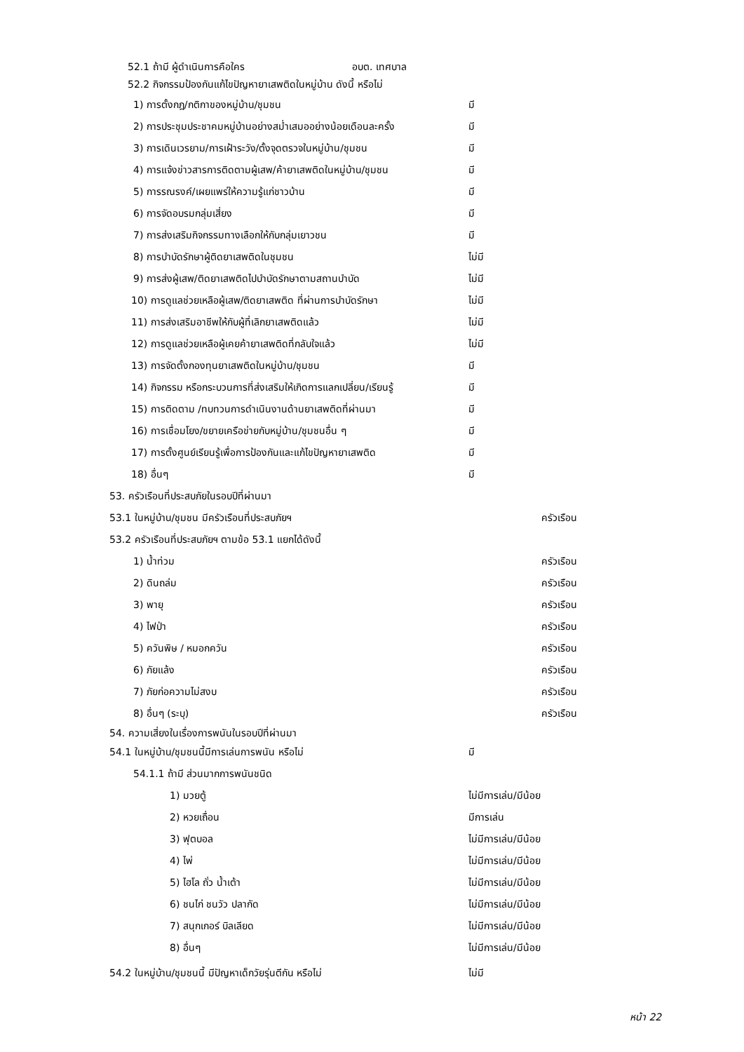52.1 ถ้ามี ผู้ดำเนินการคือใคร อบต. เทศบาล
52.2 กิจกรรมป้องกันแก้ไขปัญหายาเสพติดในหมู่บ้าน ดังนี้ หรือไม่
1) การตั้งกฎ/กติกาของหมู่บ้าน/ชุมชน มี
2) การประชุมประชาคมหมู่บ้านอย่างสม่ำเสมออย่างน้อยเดือนละครั้ง มี
3) การเดินเวรยาม/การเฝ้าระวัง/ตั้งจุดตรวจในหมู่บ้าน/ชุมชน มี
4) การแจ้งข่าวสารการติดตามผู้เสพ/ค้ายาเสพติดในหมู่บ้าน/ชุมชน มี
5) การรณรงค์/เผยแพร่ให้ความรู้แก่ชาวบ้าน มี
6) การจัดอบรมกลุ่มเสี่ยง มี
7) การส่งเสริมกิจกรรมทางเลือกให้กับกลุ่มเยาวชน มี
8) การบำบัดรักษาผู้ติดยาเสพติดในชุมชน ไม่มี
9) การส่งผู้เสพ/ติดยาเสพติดไปบำบัดรักษาตามสถานบำบัด ไม่มี
10) การดูแลช่วยเหลือผู้เสพ/ติดยาเสพติด ที่ผ่านการบำบัดรักษา ไม่มี
11) การส่งเสริมอาชีพให้กับผู้ที่เลิกยาเสพติดแล้ว ไม่มี
12) การดูแลช่วยเหลือผู้เคยค้ายาเสพติดที่กลับใจแล้ว ไม่มี
13) การจัดตั้งกองทุนยาเสพติดในหมู่บ้าน/ชุมชน มี
14) กิจกรรม หรือกระบวนการที่ส่งเสริมให้เกิดการแลกเปลี่ยน/เรียนรู้ มี
15) การติดตาม /ทบทวนการดำเนินงานด้านยาเสพติดที่ผ่านมา มี
16) การเชื่อมโยง/ขยายเครือข่ายกับหมู่บ้าน/ชุมชนอื่น ๆ มี
17) การตั้งศูนย์เรียนรู้เพื่อการป้องกันและแก้ไขปัญหายาเสพติด มี
18) อื่นๆ มี
53. ครัวเรือนที่ประสบภัยในรอบปีที่ผ่านมา
53.1 ในหมู่บ้าน/ชุมชน มีครัวเรือนที่ประสบภัยฯ ครัวเรือน
53.2 ครัวเรือนที่ประสบภัยฯ ตามข้อ 53.1 แยกได้ดังนี้
1) น้ำท่วม ครัวเรือน
2) ดินถล่ม ครัวเรือน
3) พายุ ครัวเรือน
4) ไฟป่า ครัวเรือน
5) ควันพิษ / หมอกควัน ครัวเรือน
6) ภัยแล้ง ครัวเรือน
7) ภัยก่อความไม่สงบ ครัวเรือน
8) อื่นๆ (ระบุ) ครัวเรือน
54. ความเสี่ยงในเรื่องการพนันในรอบปีที่ผ่านมา
54.1 ในหมู่บ้าน/ชุมชนนี้มีการเล่นการพนัน หรือไม่ มี
54.1.1 ถ้ามี ส่วนมากการพนันชนิด
1) มวยตู้ ไม่มีการเล่น/มีน้อย
2) หวยเถื่อน มีการเล่น
3) ฟุตบอล ไม่มีการเล่น/มีน้อย
4) ไพ่ ไม่มีการเล่น/มีน้อย
5) ไฮโล ถั่ว น้ำเต้า ไม่มีการเล่น/มีน้อย
6) ชนไก่ ชนวัว ปลากัด ไม่มีการเล่น/มีน้อย
7) สนุกเกอร์ บิลเลียด ไม่มีการเล่น/มีน้อย
8) อื่นๆ ไม่มีการเล่น/มีน้อย
54.2 ในหมู่บ้าน/ชุมชนนี้ มีปัญหาเด็กวัยรุ่นตีกัน หรือไม่ ไม่มี
หน้า 22